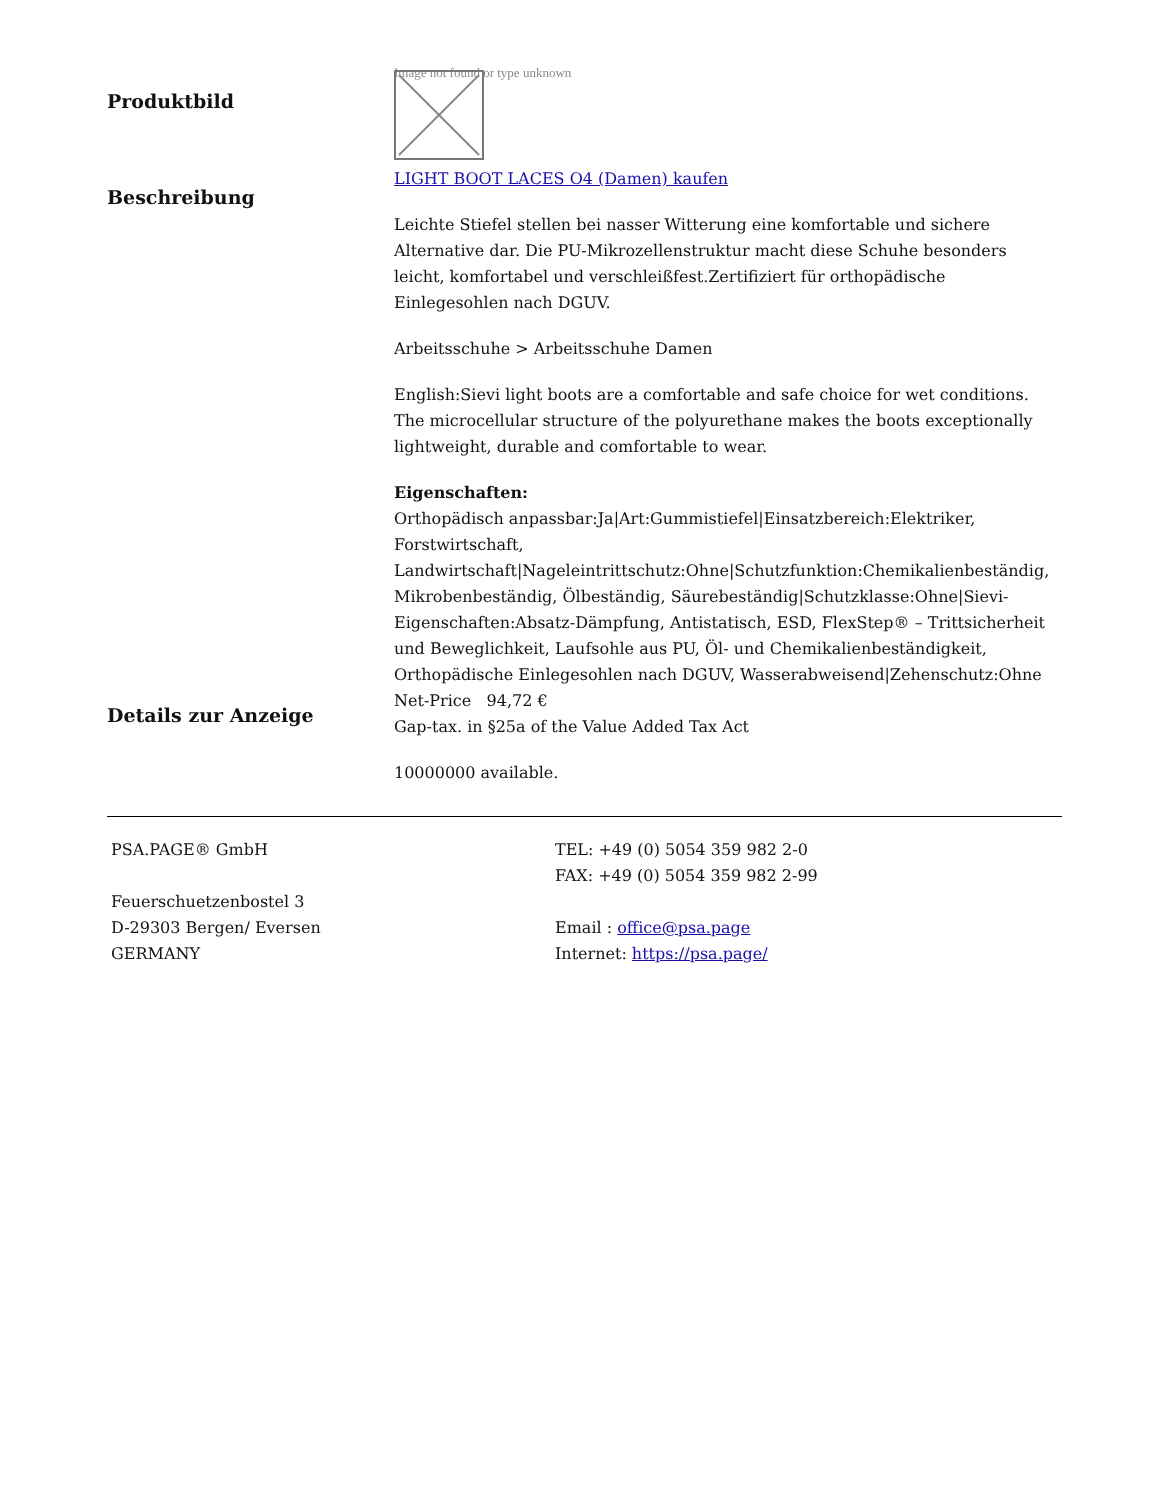Produktbild
Image not found or type unknown
Beschreibung
LIGHT BOOT LACES O4 (Damen) kaufen
Leichte Stiefel stellen bei nasser Witterung eine komfortable und sichere Alternative dar. Die PU-Mikrozellenstruktur macht diese Schuhe besonders leicht, komfortabel und verschleißfest.Zertifiziert für orthopädische Einlegesohlen nach DGUV.
Arbeitsschuhe > Arbeitsschuhe Damen
English:Sievi light boots are a comfortable and safe choice for wet conditions. The microcellular structure of the polyurethane makes the boots exceptionally lightweight, durable and comfortable to wear.
Eigenschaften:
Orthopädisch anpassbar:Ja|Art:Gummistiefel|Einsatzbereich:Elektriker, Forstwirtschaft, Landwirtschaft|Nageleintrittschutz:Ohne|Schutzfunktion:Chemikalienbeständig, Mikrobenbeständig, Ölbeständig, Säurebeständig|Schutzklasse:Ohne|Sievi-Eigenschaften:Absatz-Dämpfung, Antistatisch, ESD, FlexStep® – Trittsicherheit und Beweglichkeit, Laufsohle aus PU, Öl- und Chemikalienbeständigkeit, Orthopädische Einlegesohlen nach DGUV, Wasserabweisend|Zehenschutz:Ohne
Details zur Anzeige
Net-Price 94,72 €
Gap-tax. in §25a of the Value Added Tax Act
10000000 available.
PSA.PAGE® GmbH
Feuerschuetzenbostel 3
D-29303 Bergen/ Eversen
GERMANY
TEL: +49 (0) 5054 359 982 2-0
FAX: +49 (0) 5054 359 982 2-99
Email : office@psa.page
Internet: https://psa.page/